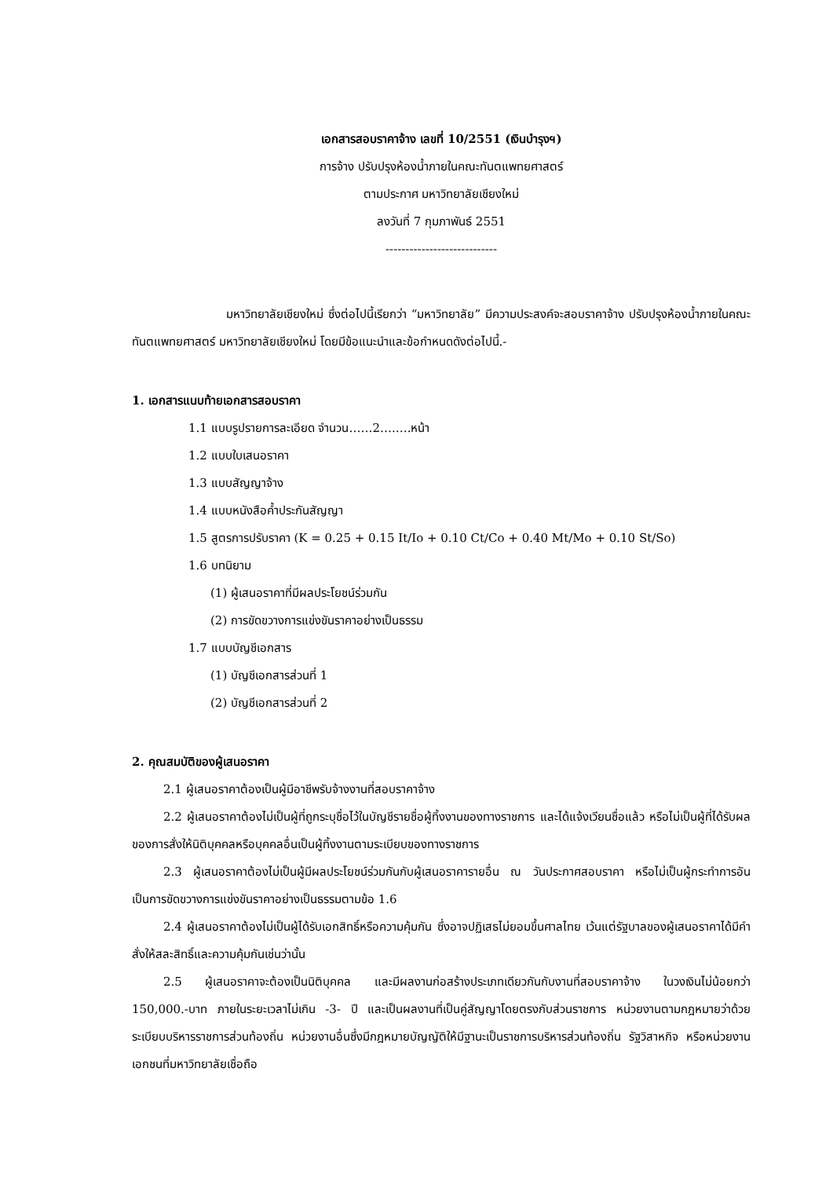เอกสารสอบราคาจ้าง เลขที่ 10/2551 (เงินบำรุงฯ)
การจ้าง ปรับปรุงห้องน้ำภายในคณะทันตแพทยศาสตร์
ตามประกาศ มหาวิทยาลัยเชียงใหม่
ลงวันที่ 7 กุมภาพันธ์ 2551
----------------------------
มหาวิทยาลัยเชียงใหม่ ซึ่งต่อไปนี้เรียกว่า “มหาวิทยาลัย” มีความประสงค์จะสอบราคาจ้าง ปรับปรุงห้องน้ำภายในคณะทันตแพทยศาสตร์ มหาวิทยาลัยเชียงใหม่ โดยมีข้อแนะนำและข้อกำหนดดังต่อไปนี้.-
1. เอกสารแนบท้ายเอกสารสอบราคา
1.1 แบบรูปรายการละเอียด จำนวน……2….….หน้า
1.2 แบบใบเสนอราคา
1.3 แบบสัญญาจ้าง
1.4 แบบหนังสือค้ำประกันสัญญา
1.5 สูตรการปรับราคา (K = 0.25 + 0.15 It/Io + 0.10 Ct/Co + 0.40 Mt/Mo + 0.10 St/So)
1.6 บทนิยาม
(1) ผู้เสนอราคาที่มีผลประโยชน์ร่วมกัน
(2) การขัดขวางการแข่งขันราคาอย่างเป็นธรรม
1.7 แบบบัญชีเอกสาร
(1) บัญชีเอกสารส่วนที่ 1
(2) บัญชีเอกสารส่วนที่ 2
2. คุณสมบัติของผู้เสนอราคา
2.1 ผู้เสนอราคาต้องเป็นผู้มีอาชีพรับจ้างงานที่สอบราคาจ้าง
2.2 ผู้เสนอราคาต้องไม่เป็นผู้ที่ถูกระบุชื่อไว้ในบัญชีรายชื่อผู้ทิ้งงานของทางราชการ และได้แจ้งเวียนชื่อแล้ว หรือไม่เป็นผู้ที่ได้รับผลของการสั่งให้นิติบุคคลหรือบุคคลอื่นเป็นผู้ทิ้งงานตามระเบียบของทางราชการ
2.3 ผู้เสนอราคาต้องไม่เป็นผู้มีผลประโยชน์ร่วมกันกับผู้เสนอราคารายอื่น ณ วันประกาศสอบราคา หรือไม่เป็นผู้กระทำการอันเป็นการขัดขวางการแข่งขันราคาอย่างเป็นธรรมตามข้อ 1.6
2.4 ผู้เสนอราคาต้องไม่เป็นผู้ได้รับเอกสิทธิ์หรือความคุ้มกัน ซึ่งอาจปฏิเสธไม่ยอมขึ้นศาลไทย เว้นแต่รัฐบาลของผู้เสนอราคาได้มีคำสั่งให้สละสิทธิ์และความคุ้มกันเช่นว่านั้น
2.5 ผู้เสนอราคาจะต้องเป็นนิติบุคคล และมีผลงานก่อสร้างประเภทเดียวกันกับงานที่สอบราคาจ้าง ในวงเงินไม่น้อยกว่า 150,000.-บาท ภายในระยะเวลาไม่เกิน -3- ปี และเป็นผลงานที่เป็นคู่สัญญาโดยตรงกับส่วนราชการ หน่วยงานตามกฎหมายว่าด้วยระเบียบบริหารราชการส่วนท้องถิ่น หน่วยงานอื่นซึ่งมีกฎหมายบัญญัติให้มีฐานะเป็นราชการบริหารส่วนท้องถิ่น รัฐวิสาหกิจ หรือหน่วยงานเอกชนที่มหาวิทยาลัยเชื่อถือ